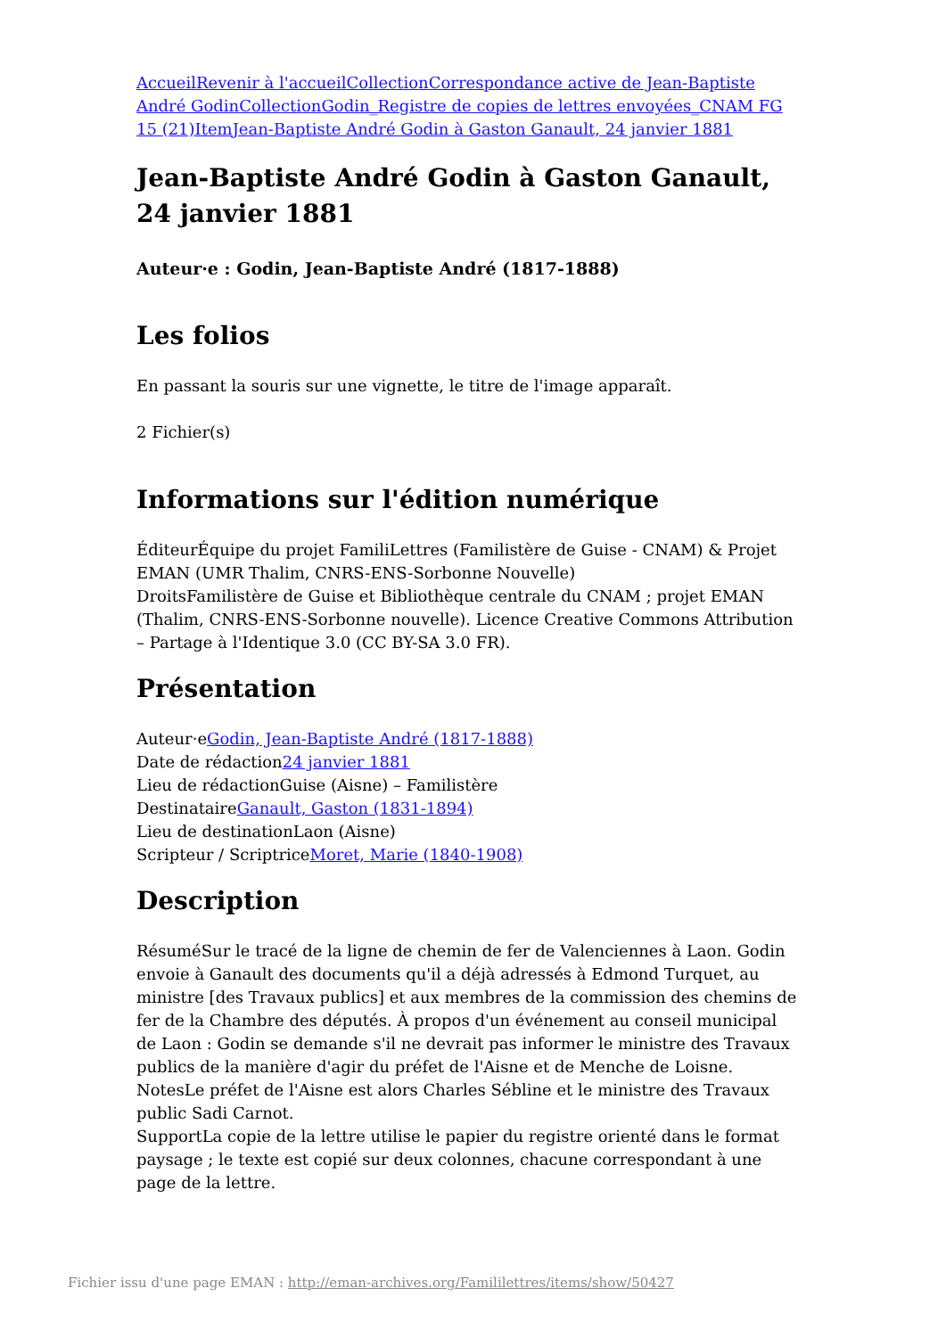Accueil Revenir à l'accueil Collection Correspondance active de Jean-Baptiste André Godin Collection Godin_Registre de copies de lettres envoyées_CNAM FG 15 (21) Item Jean-Baptiste André Godin à Gaston Ganault, 24 janvier 1881
Jean-Baptiste André Godin à Gaston Ganault, 24 janvier 1881
Auteur·e : Godin, Jean-Baptiste André (1817-1888)
Les folios
En passant la souris sur une vignette, le titre de l'image apparaît.
2 Fichier(s)
Informations sur l'édition numérique
ÉditeurÉquipe du projet FamiliLettres (Familistère de Guise - CNAM) & Projet EMAN (UMR Thalim, CNRS-ENS-Sorbonne Nouvelle)
DroitsFamilistère de Guise et Bibliothèque centrale du CNAM ; projet EMAN (Thalim, CNRS-ENS-Sorbonne nouvelle). Licence Creative Commons Attribution – Partage à l'Identique 3.0 (CC BY-SA 3.0 FR).
Présentation
Auteur·eGodin, Jean-Baptiste André (1817-1888)
Date de rédaction24 janvier 1881
Lieu de rédactionGuise (Aisne) – Familistère
DestinataireGanault, Gaston (1831-1894)
Lieu de destinationLaon (Aisne)
Scripteur / ScriptriceMoret, Marie (1840-1908)
Description
RésuméSur le tracé de la ligne de chemin de fer de Valenciennes à Laon. Godin envoie à Ganault des documents qu'il a déjà adressés à Edmond Turquet, au ministre [des Travaux publics] et aux membres de la commission des chemins de fer de la Chambre des députés. À propos d'un événement au conseil municipal de Laon : Godin se demande s'il ne devrait pas informer le ministre des Travaux publics de la manière d'agir du préfet de l'Aisne et de Menche de Loisne.
NotesLe préfet de l'Aisne est alors Charles Sébline et le ministre des Travaux public Sadi Carnot.
SupportLa copie de la lettre utilise le papier du registre orienté dans le format paysage ; le texte est copié sur deux colonnes, chacune correspondant à une page de la lettre.
Fichier issu d'une page EMAN : http://eman-archives.org/Famililettres/items/show/50427